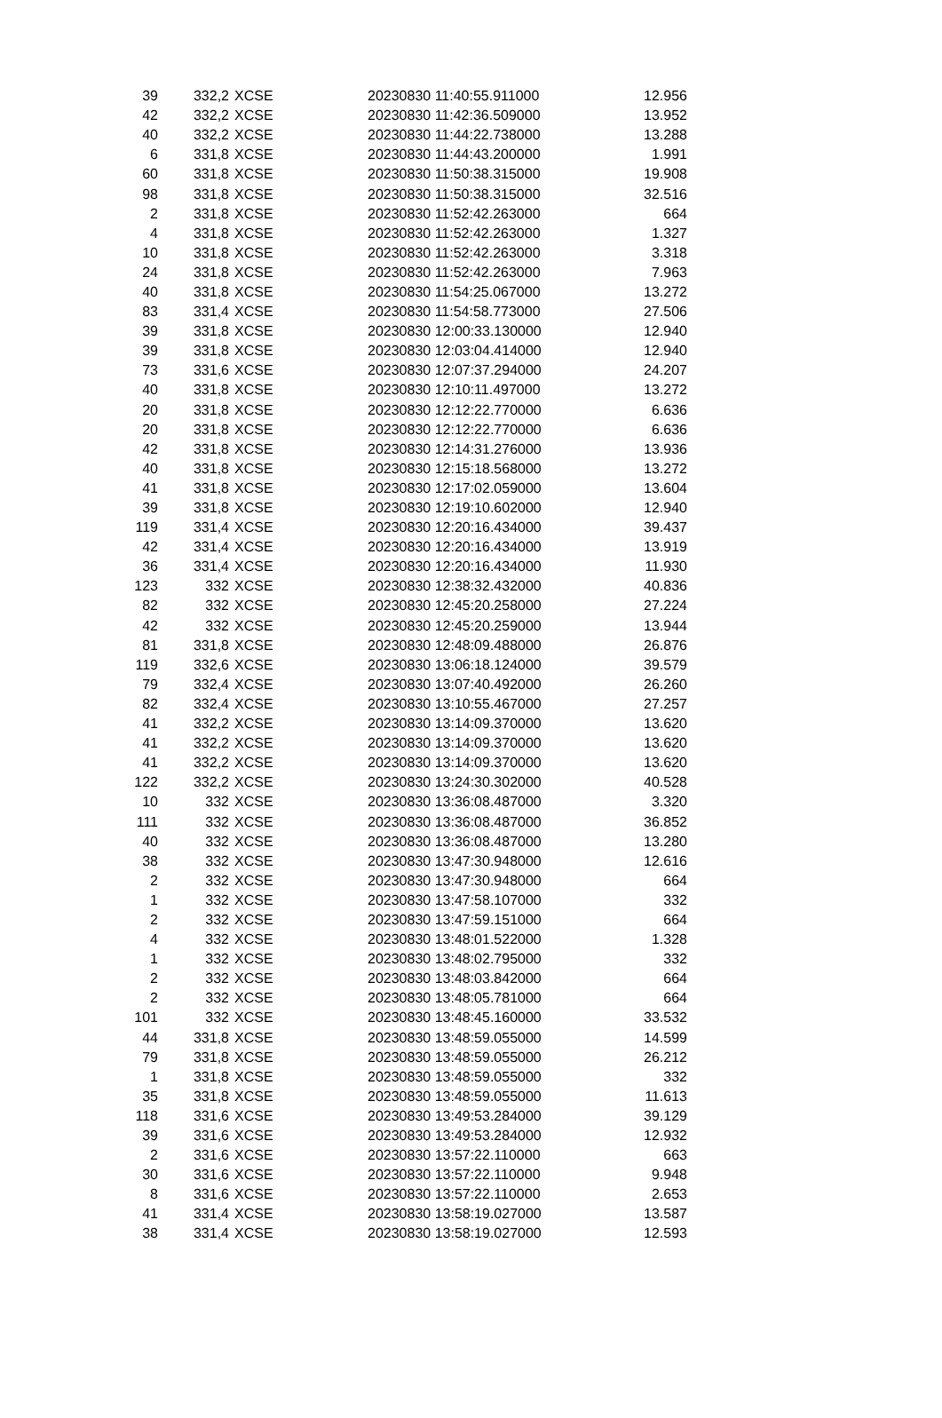| 39 | 332,2 | XCSE | 20230830 11:40:55.911000 | 12.956 |
| 42 | 332,2 | XCSE | 20230830 11:42:36.509000 | 13.952 |
| 40 | 332,2 | XCSE | 20230830 11:44:22.738000 | 13.288 |
| 6 | 331,8 | XCSE | 20230830 11:44:43.200000 | 1.991 |
| 60 | 331,8 | XCSE | 20230830 11:50:38.315000 | 19.908 |
| 98 | 331,8 | XCSE | 20230830 11:50:38.315000 | 32.516 |
| 2 | 331,8 | XCSE | 20230830 11:52:42.263000 | 664 |
| 4 | 331,8 | XCSE | 20230830 11:52:42.263000 | 1.327 |
| 10 | 331,8 | XCSE | 20230830 11:52:42.263000 | 3.318 |
| 24 | 331,8 | XCSE | 20230830 11:52:42.263000 | 7.963 |
| 40 | 331,8 | XCSE | 20230830 11:54:25.067000 | 13.272 |
| 83 | 331,4 | XCSE | 20230830 11:54:58.773000 | 27.506 |
| 39 | 331,8 | XCSE | 20230830 12:00:33.130000 | 12.940 |
| 39 | 331,8 | XCSE | 20230830 12:03:04.414000 | 12.940 |
| 73 | 331,6 | XCSE | 20230830 12:07:37.294000 | 24.207 |
| 40 | 331,8 | XCSE | 20230830 12:10:11.497000 | 13.272 |
| 20 | 331,8 | XCSE | 20230830 12:12:22.770000 | 6.636 |
| 20 | 331,8 | XCSE | 20230830 12:12:22.770000 | 6.636 |
| 42 | 331,8 | XCSE | 20230830 12:14:31.276000 | 13.936 |
| 40 | 331,8 | XCSE | 20230830 12:15:18.568000 | 13.272 |
| 41 | 331,8 | XCSE | 20230830 12:17:02.059000 | 13.604 |
| 39 | 331,8 | XCSE | 20230830 12:19:10.602000 | 12.940 |
| 119 | 331,4 | XCSE | 20230830 12:20:16.434000 | 39.437 |
| 42 | 331,4 | XCSE | 20230830 12:20:16.434000 | 13.919 |
| 36 | 331,4 | XCSE | 20230830 12:20:16.434000 | 11.930 |
| 123 | 332 | XCSE | 20230830 12:38:32.432000 | 40.836 |
| 82 | 332 | XCSE | 20230830 12:45:20.258000 | 27.224 |
| 42 | 332 | XCSE | 20230830 12:45:20.259000 | 13.944 |
| 81 | 331,8 | XCSE | 20230830 12:48:09.488000 | 26.876 |
| 119 | 332,6 | XCSE | 20230830 13:06:18.124000 | 39.579 |
| 79 | 332,4 | XCSE | 20230830 13:07:40.492000 | 26.260 |
| 82 | 332,4 | XCSE | 20230830 13:10:55.467000 | 27.257 |
| 41 | 332,2 | XCSE | 20230830 13:14:09.370000 | 13.620 |
| 41 | 332,2 | XCSE | 20230830 13:14:09.370000 | 13.620 |
| 41 | 332,2 | XCSE | 20230830 13:14:09.370000 | 13.620 |
| 122 | 332,2 | XCSE | 20230830 13:24:30.302000 | 40.528 |
| 10 | 332 | XCSE | 20230830 13:36:08.487000 | 3.320 |
| 111 | 332 | XCSE | 20230830 13:36:08.487000 | 36.852 |
| 40 | 332 | XCSE | 20230830 13:36:08.487000 | 13.280 |
| 38 | 332 | XCSE | 20230830 13:47:30.948000 | 12.616 |
| 2 | 332 | XCSE | 20230830 13:47:30.948000 | 664 |
| 1 | 332 | XCSE | 20230830 13:47:58.107000 | 332 |
| 2 | 332 | XCSE | 20230830 13:47:59.151000 | 664 |
| 4 | 332 | XCSE | 20230830 13:48:01.522000 | 1.328 |
| 1 | 332 | XCSE | 20230830 13:48:02.795000 | 332 |
| 2 | 332 | XCSE | 20230830 13:48:03.842000 | 664 |
| 2 | 332 | XCSE | 20230830 13:48:05.781000 | 664 |
| 101 | 332 | XCSE | 20230830 13:48:45.160000 | 33.532 |
| 44 | 331,8 | XCSE | 20230830 13:48:59.055000 | 14.599 |
| 79 | 331,8 | XCSE | 20230830 13:48:59.055000 | 26.212 |
| 1 | 331,8 | XCSE | 20230830 13:48:59.055000 | 332 |
| 35 | 331,8 | XCSE | 20230830 13:48:59.055000 | 11.613 |
| 118 | 331,6 | XCSE | 20230830 13:49:53.284000 | 39.129 |
| 39 | 331,6 | XCSE | 20230830 13:49:53.284000 | 12.932 |
| 2 | 331,6 | XCSE | 20230830 13:57:22.110000 | 663 |
| 30 | 331,6 | XCSE | 20230830 13:57:22.110000 | 9.948 |
| 8 | 331,6 | XCSE | 20230830 13:57:22.110000 | 2.653 |
| 41 | 331,4 | XCSE | 20230830 13:58:19.027000 | 13.587 |
| 38 | 331,4 | XCSE | 20230830 13:58:19.027000 | 12.593 |